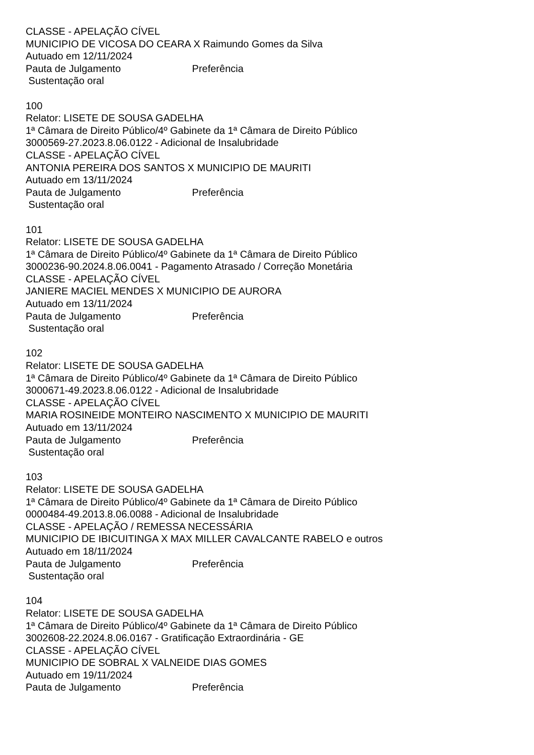CLASSE - APELAÇÃO CÍVEL
MUNICIPIO DE VICOSA DO CEARA X Raimundo Gomes da Silva
Autuado em 12/11/2024
Pauta de Julgamento Preferência
Sustentação oral
100
Relator: LISETE DE SOUSA GADELHA
1ª Câmara de Direito Público/4º Gabinete da 1ª Câmara de Direito Público
3000569-27.2023.8.06.0122 - Adicional de Insalubridade
CLASSE - APELAÇÃO CÍVEL
ANTONIA PEREIRA DOS SANTOS X MUNICIPIO DE MAURITI
Autuado em 13/11/2024
Pauta de Julgamento Preferência
Sustentação oral
101
Relator: LISETE DE SOUSA GADELHA
1ª Câmara de Direito Público/4º Gabinete da 1ª Câmara de Direito Público
3000236-90.2024.8.06.0041 - Pagamento Atrasado / Correção Monetária
CLASSE - APELAÇÃO CÍVEL
JANIERE MACIEL MENDES X MUNICIPIO DE AURORA
Autuado em 13/11/2024
Pauta de Julgamento Preferência
Sustentação oral
102
Relator: LISETE DE SOUSA GADELHA
1ª Câmara de Direito Público/4º Gabinete da 1ª Câmara de Direito Público
3000671-49.2023.8.06.0122 - Adicional de Insalubridade
CLASSE - APELAÇÃO CÍVEL
MARIA ROSINEIDE MONTEIRO NASCIMENTO X MUNICIPIO DE MAURITI
Autuado em 13/11/2024
Pauta de Julgamento Preferência
Sustentação oral
103
Relator: LISETE DE SOUSA GADELHA
1ª Câmara de Direito Público/4º Gabinete da 1ª Câmara de Direito Público
0000484-49.2013.8.06.0088 - Adicional de Insalubridade
CLASSE - APELAÇÃO / REMESSA NECESSÁRIA
MUNICIPIO DE IBICUITINGA X MAX MILLER CAVALCANTE RABELO e outros
Autuado em 18/11/2024
Pauta de Julgamento Preferência
Sustentação oral
104
Relator: LISETE DE SOUSA GADELHA
1ª Câmara de Direito Público/4º Gabinete da 1ª Câmara de Direito Público
3002608-22.2024.8.06.0167 - Gratificação Extraordinária - GE
CLASSE - APELAÇÃO CÍVEL
MUNICIPIO DE SOBRAL X VALNEIDE DIAS GOMES
Autuado em 19/11/2024
Pauta de Julgamento Preferência